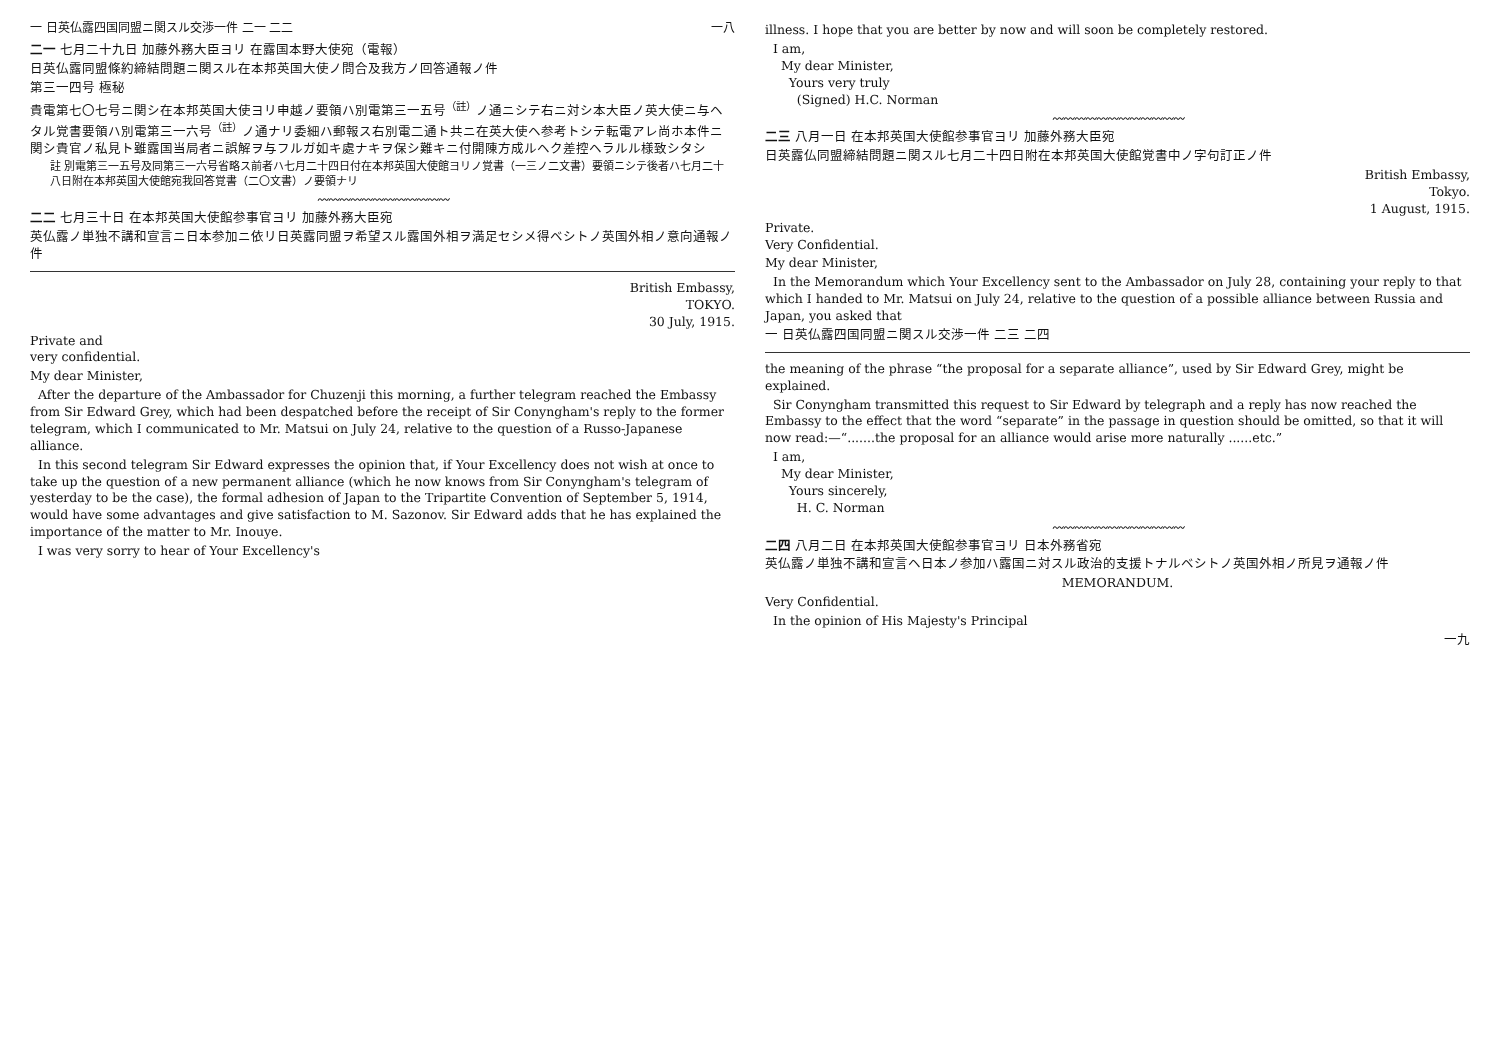一 日英仏露四国同盟ニ関スル交渉一件 二一 二二 一八
二一 七月二十九日 加藤外務大臣ヨリ 在露国本野大使宛（電報）
日英仏露同盟條約締結問題ニ関スル在本邦英国大使ノ問合及我方ノ回答通報ノ件
第三一四号 極秘
貴電第七〇七号ニ関シ在本邦英国大使ヨリ申越ノ要領ハ別電第三一五号<sup>（註）</sup>ノ通ニシテ右ニ対シ本大臣ノ英大使ニ与ヘタル覚書要領ハ別電第三一六号<sup>（註）</sup>ノ通ナリ委細ハ郵報ス右別電二通ト共ニ在英大使ヘ参考トシテ転電アレ尚ホ本件ニ関シ貴官ノ私見ト雖露国当局者ニ誤解ヲ与フルガ如キ處ナキヲ保シ難キニ付開陳方成ルヘク差控ヘラルル様致シタシ
註 別電第三一五号及同第三一六号省略ス前者ハ七月二十四日付在本邦英国大使館ヨリノ覚書（一三ノ二文書）要領ニシテ後者ハ七月二十八日附在本邦英国大使館宛我回答覚書（二〇文書）ノ要領ナリ
〰〰〰〰〰〰〰〰〰〰〰〰
二二 七月三十日 在本邦英国大使館参事官ヨリ 加藤外務大臣宛
英仏露ノ単独不講和宣言ニ日本参加ニ依リ日英露同盟ヲ希望スル露国外相ヲ満足セシメ得ベシトノ英国外相ノ意向通報ノ件
British Embassy,
TOKYO.
30 July, 1915.
Private and
very confidential.
My dear Minister,
After the departure of the Ambassador for Chuzenji this morning, a further telegram reached the Embassy from Sir Edward Grey, which had been despatched before the receipt of Sir Conyngham's reply to the former telegram, which I communicated to Mr. Matsui on July 24, relative to the question of a Russo-Japanese alliance.
In this second telegram Sir Edward expresses the opinion that, if Your Excellency does not wish at once to take up the question of a new permanent alliance (which he now knows from Sir Conyngham's telegram of yesterday to be the case), the formal adhesion of Japan to the Tripartite Convention of September 5, 1914, would have some advantages and give satisfaction to M. Sazonov. Sir Edward adds that he has explained the importance of the matter to Mr. Inouye.
I was very sorry to hear of Your Excellency's
illness. I hope that you are better by now and will soon be completely restored.
I am,
My dear Minister,
Yours very truly
(Signed) H.C. Norman
〰〰〰〰〰〰〰〰〰〰〰〰
二三 八月一日 在本邦英国大使館参事官ヨリ 加藤外務大臣宛
日英露仏同盟締結問題ニ関スル七月二十四日附在本邦英国大使館覚書中ノ字句訂正ノ件
British Embassy,
Tokyo.
1 August, 1915.
Private.
Very Confidential.
My dear Minister,
In the Memorandum which Your Excellency sent to the Ambassador on July 28, containing your reply to that which I handed to Mr. Matsui on July 24, relative to the question of a possible alliance between Russia and Japan, you asked that
一 日英仏露四国同盟ニ関スル交渉一件 二三 二四
the meaning of the phrase “the proposal for a separate alliance”, used by Sir Edward Grey, might be explained.
Sir Conyngham transmitted this request to Sir Edward by telegraph and a reply has now reached the Embassy to the effect that the word “separate” in the passage in question should be omitted, so that it will now read:—“.......the proposal for an alliance would arise more naturally ......etc.”
I am,
My dear Minister,
Yours sincerely,
H. C. Norman
〰〰〰〰〰〰〰〰〰〰〰〰
二四 八月二日 在本邦英国大使館参事官ヨリ 日本外務省宛
英仏露ノ単独不講和宣言ヘ日本ノ参加ハ露国ニ対スル政治的支援トナルベシトノ英国外相ノ所見ヲ通報ノ件
MEMORANDUM.
Very Confidential.
In the opinion of His Majesty's Principal
一九